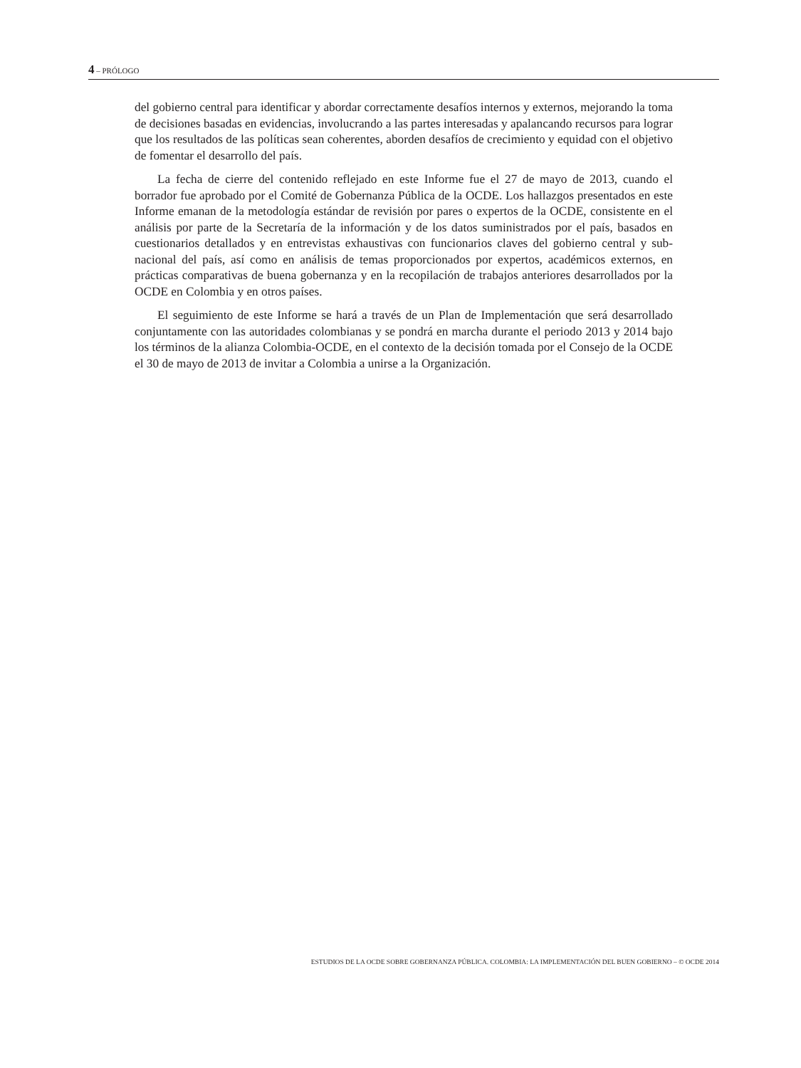4 – PRÓLOGO
del gobierno central para identificar y abordar correctamente desafíos internos y externos, mejorando la toma de decisiones basadas en evidencias, involucrando a las partes interesadas y apalancando recursos para lograr que los resultados de las políticas sean coherentes, aborden desafíos de crecimiento y equidad con el objetivo de fomentar el desarrollo del país.
La fecha de cierre del contenido reflejado en este Informe fue el 27 de mayo de 2013, cuando el borrador fue aprobado por el Comité de Gobernanza Pública de la OCDE. Los hallazgos presentados en este Informe emanan de la metodología estándar de revisión por pares o expertos de la OCDE, consistente en el análisis por parte de la Secretaría de la información y de los datos suministrados por el país, basados en cuestionarios detallados y en entrevistas exhaustivas con funcionarios claves del gobierno central y sub-nacional del país, así como en análisis de temas proporcionados por expertos, académicos externos, en prácticas comparativas de buena gobernanza y en la recopilación de trabajos anteriores desarrollados por la OCDE en Colombia y en otros países.
El seguimiento de este Informe se hará a través de un Plan de Implementación que será desarrollado conjuntamente con las autoridades colombianas y se pondrá en marcha durante el periodo 2013 y 2014 bajo los términos de la alianza Colombia-OCDE, en el contexto de la decisión tomada por el Consejo de la OCDE el 30 de mayo de 2013 de invitar a Colombia a unirse a la Organización.
ESTUDIOS DE LA OCDE SOBRE GOBERNANZA PÚBLICA. COLOMBIA: LA IMPLEMENTACIÓN DEL BUEN GOBIERNO – © OCDE 2014